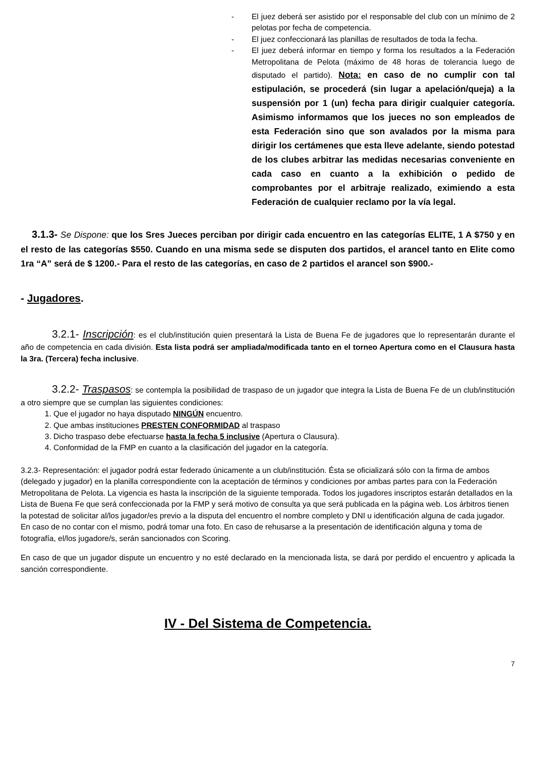- El juez deberá ser asistido por el responsable del club con un mínimo de 2 pelotas por fecha de competencia.
- El juez confeccionará las planillas de resultados de toda la fecha.
- El juez deberá informar en tiempo y forma los resultados a la Federación Metropolitana de Pelota (máximo de 48 horas de tolerancia luego de disputado el partido). Nota: en caso de no cumplir con tal estipulación, se procederá (sin lugar a apelación/queja) a la suspensión por 1 (un) fecha para dirigir cualquier categoría. Asimismo informamos que los jueces no son empleados de esta Federación sino que son avalados por la misma para dirigir los certámenes que esta lleve adelante, siendo potestad de los clubes arbitrar las medidas necesarias conveniente en cada caso en cuanto a la exhibición o pedido de comprobantes por el arbitraje realizado, eximiendo a esta Federación de cualquier reclamo por la vía legal.
3.1.3- Se Dispone: que los Sres Jueces perciban por dirigir cada encuentro en las categorías ELITE, 1 A $750 y en el resto de las categorías $550. Cuando en una misma sede se disputen dos partidos, el arancel tanto en Elite como 1ra “A” será de $ 1200.- Para el resto de las categorías, en caso de 2 partidos el arancel son $900.-
- Jugadores.
3.2.1- Inscripción: es el club/institución quien presentará la Lista de Buena Fe de jugadores que lo representarán durante el año de competencia en cada división. Esta lista podrá ser ampliada/modificada tanto en el torneo Apertura como en el Clausura hasta la 3ra. (Tercera) fecha inclusive.
3.2.2- Traspasos: se contempla la posibilidad de traspaso de un jugador que integra la Lista de Buena Fe de un club/institución a otro siempre que se cumplan las siguientes condiciones:
1. Que el jugador no haya disputado NINGÚN encuentro.
2. Que ambas instituciones PRESTEN CONFORMIDAD al traspaso
3. Dicho traspaso debe efectuarse hasta la fecha 5 inclusive (Apertura o Clausura).
4. Conformidad de la FMP en cuanto a la clasificación del jugador en la categoría.
3.2.3- Representación: el jugador podrá estar federado únicamente a un club/institución. Ésta se oficializará sólo con la firma de ambos (delegado y jugador) en la planilla correspondiente con la aceptación de términos y condiciones por ambas partes para con la Federación Metropolitana de Pelota. La vigencia es hasta la inscripción de la siguiente temporada. Todos los jugadores inscriptos estarán detallados en la Lista de Buena Fe que será confeccionada por la FMP y será motivo de consulta ya que será publicada en la página web. Los árbitros tienen la potestad de solicitar al/los jugador/es previo a la disputa del encuentro el nombre completo y DNI u identificación alguna de cada jugador. En caso de no contar con el mismo, podrá tomar una foto. En caso de rehusarse a la presentación de identificación alguna y toma de fotografía, el/los jugadore/s, serán sancionados con Scoring.
En caso de que un jugador dispute un encuentro y no esté declarado en la mencionada lista, se dará por perdido el encuentro y aplicada la sanción correspondiente.
IV - Del Sistema de Competencia.
7